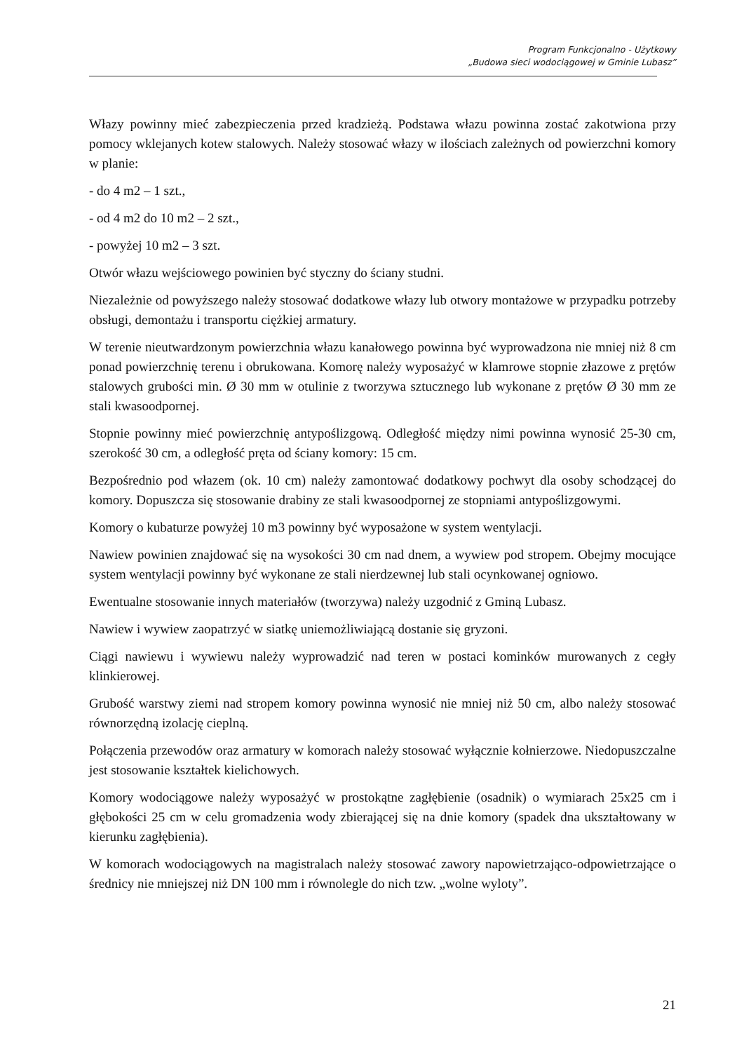Program Funkcjonalno - Użytkowy
„Budowa sieci wodociągowej w Gminie Lubasz”
Włazy powinny mieć zabezpieczenia przed kradzieżą. Podstawa włazu powinna zostać zakotwiona przy pomocy wklejanych kotew stalowych. Należy stosować włazy w ilościach zależnych od powierzchni komory w planie:
- do 4 m2 – 1 szt.,
- od 4 m2 do 10 m2 – 2 szt.,
- powyżej 10 m2 – 3 szt.
Otwór włazu wejściowego powinien być styczny do ściany studni.
Niezależnie od powyższego należy stosować dodatkowe włazy lub otwory montażowe w przypadku potrzeby obsługi, demontażu i transportu ciężkiej armatury.
W terenie nieutwardzonym powierzchnia włazu kanałowego powinna być wyprowadzona nie mniej niż 8 cm ponad powierzchnię terenu i obrukowana. Komorę należy wyposażyć w klamrowe stopnie złazowe z prętów stalowych grubości min. Ø 30 mm w otulinie z tworzywa sztucznego lub wykonane z prętów Ø 30 mm ze stali kwasoodpornej.
Stopnie powinny mieć powierzchnię antypoślizgową. Odległość między nimi powinna wynosić 25-30 cm, szerokość 30 cm, a odległość pręta od ściany komory: 15 cm.
Bezpośrednio pod włazem (ok. 10 cm) należy zamontować dodatkowy pochwyt dla osoby schodzącej do komory. Dopuszcza się stosowanie drabiny ze stali kwasoodpornej ze stopniami antypoślizgowymi.
Komory o kubaturze powyżej 10 m3 powinny być wyposażone w system wentylacji.
Nawiew powinien znajdować się na wysokości 30 cm nad dnem, a wywiew pod stropem. Obejmy mocujące system wentylacji powinny być wykonane ze stali nierdzewnej lub stali ocynkowanej ogniowo.
Ewentualne stosowanie innych materiałów (tworzywa) należy uzgodnić z Gminą Lubasz.
Nawiew i wywiew zaopatrzyć w siatkę uniemożliwiającą dostanie się gryzoni.
Ciągi nawiewu i wywiewu należy wyprowadzić nad teren w postaci kominków murowanych z cegły klinkierowej.
Grubość warstwy ziemi nad stropem komory powinna wynosić nie mniej niż 50 cm, albo należy stosować równorzędną izolację cieplną.
Połączenia przewodów oraz armatury w komorach należy stosować wyłącznie kołnierzowe. Niedopuszczalne jest stosowanie kształtek kielichowych.
Komory wodociągowe należy wyposażyć w prostokątne zagłębienie (osadnik) o wymiarach 25x25 cm i głębokości 25 cm w celu gromadzenia wody zbierającej się na dnie komory (spadek dna ukształtowany w kierunku zagłębienia).
W komorach wodociągowych na magistralach należy stosować zawory napowietrzająco-odpowietrzające o średnicy nie mniejszej niż DN 100 mm i równolegle do nich tzw. „wolne wyloty”.
21